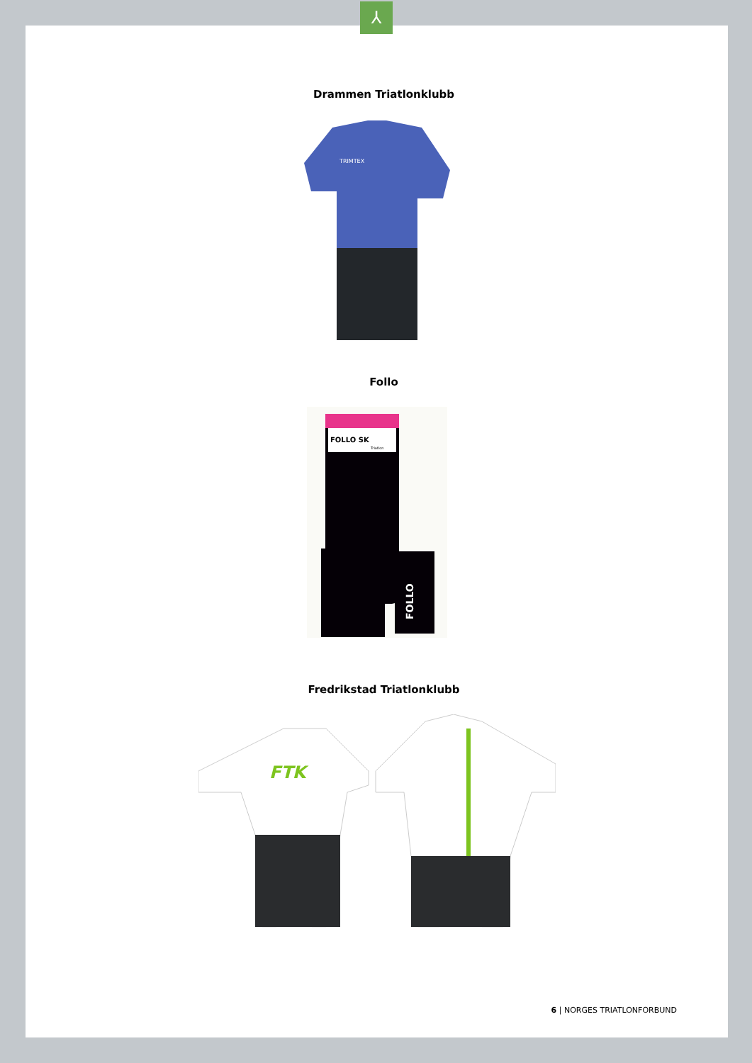⅄
Drammen Triatlonklubb
TRIMTEX
Follo
FOLLO SK
Triatlon
FOLLO
Fredrikstad Triatlonklubb
FTK
6 | NORGES TRIATLONFORBUND